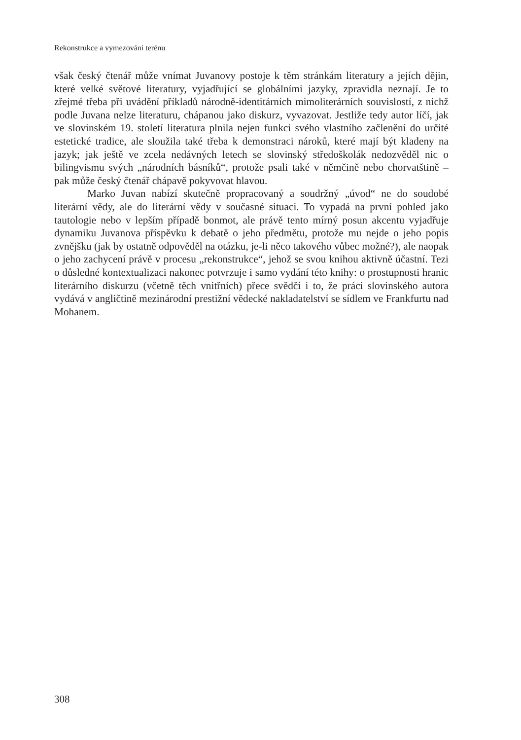Rekonstrukce a vymezování terénu
však český čtenář může vnímat Juvanovy postoje k těm stránkám literatury a jejích dějin, které velké světové literatury, vyjadřující se globálními jazyky, zpravidla neznají. Je to zřejmé třeba při uvádění příkladů národně-identitárních mimoliterárních souvislostí, z nichž podle Juvana nelze literaturu, chápanou jako diskurz, vyvazovat. Jestliže tedy autor líčí, jak ve slovinském 19. století literatura plnila nejen funkci svého vlastního začlenění do určité estetické tradice, ale sloužila také třeba k demonstraci nároků, které mají být kladeny na jazyk; jak ještě ve zcela nedávných letech se slovinský středoškolák nedozvěděl nic o bilingvismu svých „národních básníků“, protože psali také v němčině nebo chorvatštině – pak může český čtenář chápavě pokyvovat hlavou.
Marko Juvan nabízí skutečně propracovaný a soudržný „úvod“ ne do soudobé literární vědy, ale do literární vědy v současné situaci. To vypadá na první pohled jako tautologie nebo v lepším případě bonmot, ale právě tento mírný posun akcentu vyjadřuje dynamiku Juvanova příspěvku k debatě o jeho předmětu, protože mu nejde o jeho popis zvnějšku (jak by ostatně odpověděl na otázku, je-li něco takového vůbec možné?), ale naopak o jeho zachycení právě v procesu „rekonstrukce“, jehož se svou knihou aktivně účastní. Tezi o důsledné kontextualizaci nakonec potvrzuje i samo vydání této knihy: o prostupnosti hranic literárního diskurzu (včetně těch vnitřních) přece svědčí i to, že práci slovinského autora vydává v angličtině mezinárodní prestižní vědecké nakladatelství se sídlem ve Frankfurtu nad Mohanem.
308